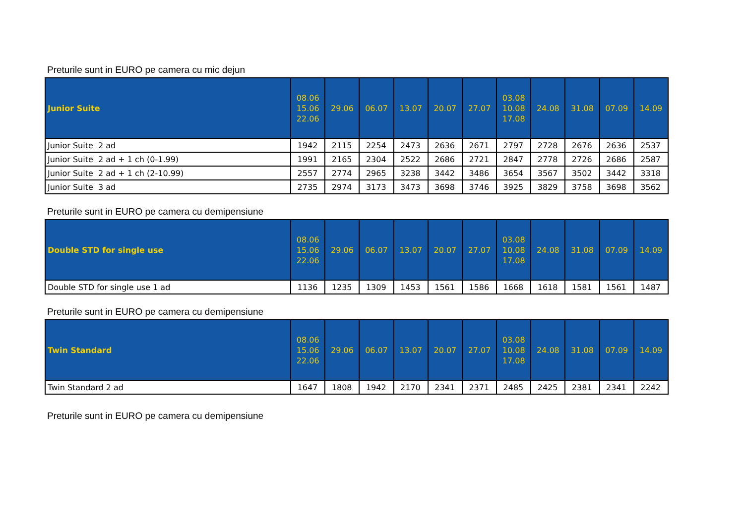Preturile sunt in EURO pe camera cu mic dejun
| Junior Suite | 08.06 15.06 22.06 | 29.06 | 06.07 | 13.07 | 20.07 | 27.07 | 03.08 10.08 17.08 | 24.08 | 31.08 | 07.09 | 14.09 |
| --- | --- | --- | --- | --- | --- | --- | --- | --- | --- | --- | --- |
| Junior Suite 2 ad | 1942 | 2115 | 2254 | 2473 | 2636 | 2671 | 2797 | 2728 | 2676 | 2636 | 2537 |
| Junior Suite 2 ad + 1 ch (0-1.99) | 1991 | 2165 | 2304 | 2522 | 2686 | 2721 | 2847 | 2778 | 2726 | 2686 | 2587 |
| Junior Suite 2 ad + 1 ch (2-10.99) | 2557 | 2774 | 2965 | 3238 | 3442 | 3486 | 3654 | 3567 | 3502 | 3442 | 3318 |
| Junior Suite 3 ad | 2735 | 2974 | 3173 | 3473 | 3698 | 3746 | 3925 | 3829 | 3758 | 3698 | 3562 |
Preturile sunt in EURO pe camera cu demipensiune
| Double STD for single use | 08.06 15.06 22.06 | 29.06 | 06.07 | 13.07 | 20.07 | 27.07 | 03.08 10.08 17.08 | 24.08 | 31.08 | 07.09 | 14.09 |
| --- | --- | --- | --- | --- | --- | --- | --- | --- | --- | --- | --- |
| Double STD for single use 1 ad | 1136 | 1235 | 1309 | 1453 | 1561 | 1586 | 1668 | 1618 | 1581 | 1561 | 1487 |
Preturile sunt in EURO pe camera cu demipensiune
| Twin Standard | 08.06 15.06 22.06 | 29.06 | 06.07 | 13.07 | 20.07 | 27.07 | 03.08 10.08 17.08 | 24.08 | 31.08 | 07.09 | 14.09 |
| --- | --- | --- | --- | --- | --- | --- | --- | --- | --- | --- | --- |
| Twin Standard 2 ad | 1647 | 1808 | 1942 | 2170 | 2341 | 2371 | 2485 | 2425 | 2381 | 2341 | 2242 |
Preturile sunt in EURO pe camera cu demipensiune